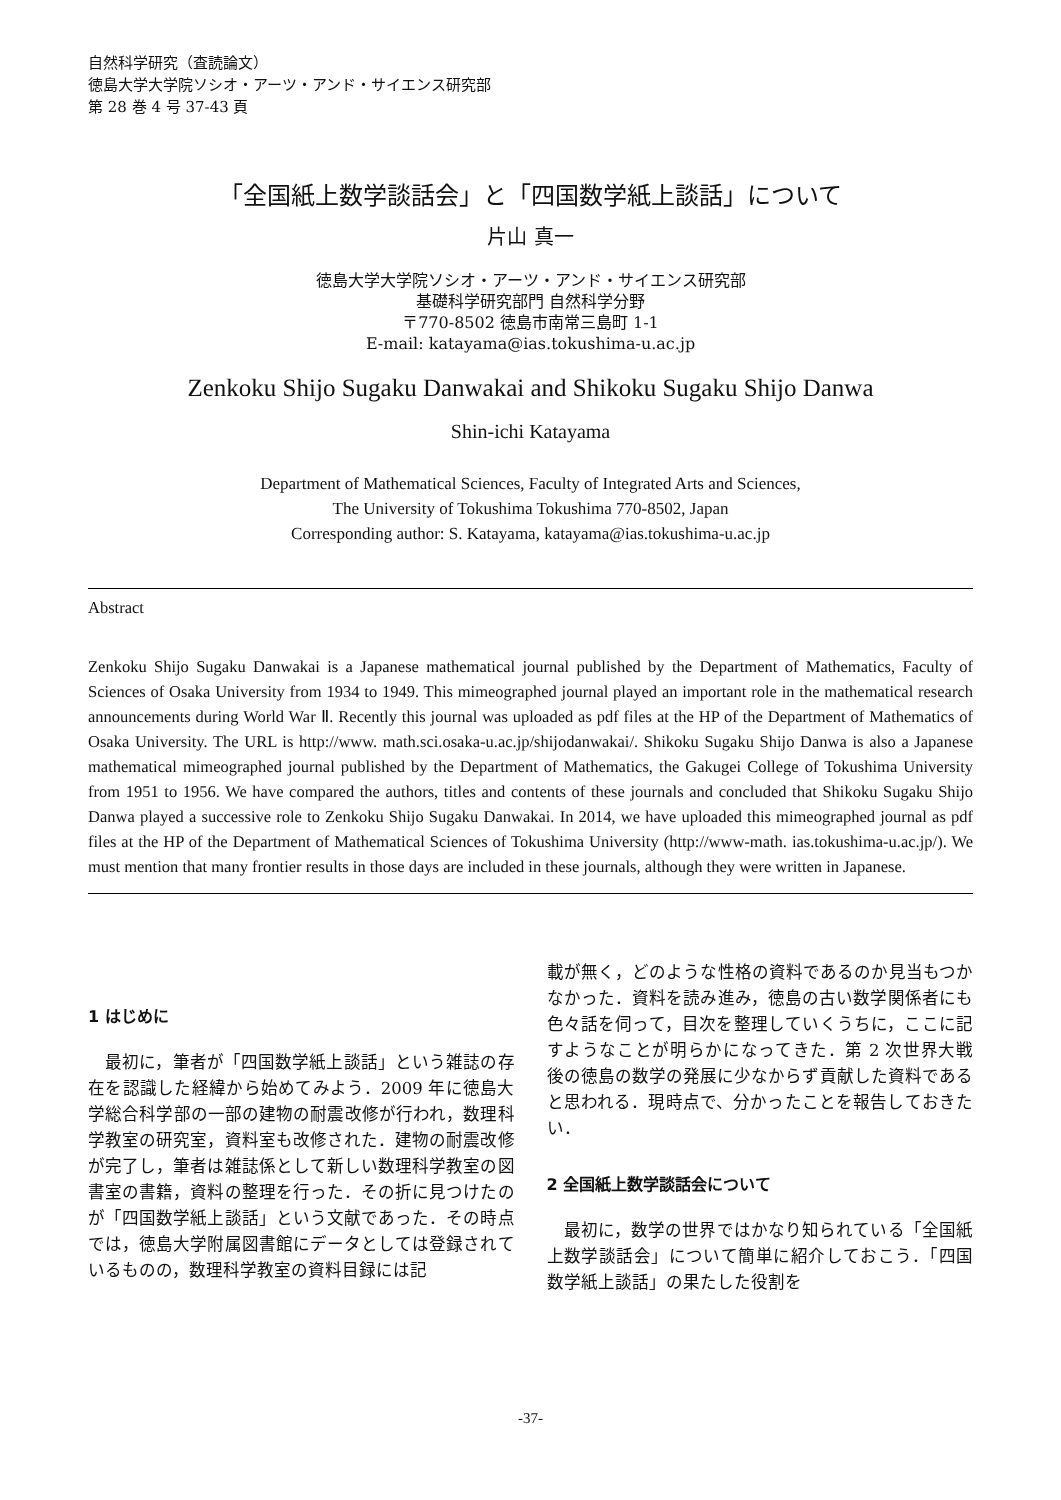自然科学研究（査読論文）
徳島大学大学院ソシオ・アーツ・アンド・サイエンス研究部
第 28 巻 4 号 37-43 頁
「全国紙上数学談話会」と「四国数学紙上談話」について
片山 真一
徳島大学大学院ソシオ・アーツ・アンド・サイエンス研究部
基礎科学研究部門 自然科学分野
〒770-8502 徳島市南常三島町 1-1
E-mail: katayama@ias.tokushima-u.ac.jp
Zenkoku Shijo Sugaku Danwakai and Shikoku Sugaku Shijo Danwa
Shin-ichi Katayama
Department of Mathematical Sciences, Faculty of Integrated Arts and Sciences,
The University of Tokushima Tokushima 770-8502, Japan
Corresponding author: S. Katayama, katayama@ias.tokushima-u.ac.jp
Abstract
Zenkoku Shijo Sugaku Danwakai is a Japanese mathematical journal published by the Department of Mathematics, Faculty of Sciences of Osaka University from 1934 to 1949. This mimeographed journal played an important role in the mathematical research announcements during World War Ⅱ. Recently this journal was uploaded as pdf files at the HP of the Department of Mathematics of Osaka University. The URL is http://www. math.sci.osaka-u.ac.jp/shijodanwakai/. Shikoku Sugaku Shijo Danwa is also a Japanese mathematical mimeographed journal published by the Department of Mathematics, the Gakugei College of Tokushima University from 1951 to 1956. We have compared the authors, titles and contents of these journals and concluded that Shikoku Sugaku Shijo Danwa played a successive role to Zenkoku Shijo Sugaku Danwakai. In 2014, we have uploaded this mimeographed journal as pdf files at the HP of the Department of Mathematical Sciences of Tokushima University (http://www-math. ias.tokushima-u.ac.jp/). We must mention that many frontier results in those days are included in these journals, although they were written in Japanese.
1 はじめに
　最初に，筆者が「四国数学紙上談話」という雑誌の存在を認識した経緯から始めてみよう．2009 年に徳島大学総合科学部の一部の建物の耐震改修が行われ，数理科学教室の研究室，資料室も改修された．建物の耐震改修が完了し，筆者は雑誌係として新しい数理科学教室の図書室の書籍，資料の整理を行った．その折に見つけたのが「四国数学紙上談話」という文献であった．その時点では，徳島大学附属図書館にデータとしては登録されているものの，数理科学教室の資料目録には記
載が無く，どのような性格の資料であるのか見当もつかなかった．資料を読み進み，徳島の古い数学関係者にも色々話を伺って，目次を整理していくうちに，ここに記すようなことが明らかになってきた．第 2 次世界大戦後の徳島の数学の発展に少なからず貢献した資料であると思われる．現時点で、分かったことを報告しておきたい．
2 全国紙上数学談話会について
　最初に，数学の世界ではかなり知られている「全国紙上数学談話会」について簡単に紹介しておこう．「四国数学紙上談話」の果たした役割を
-37-